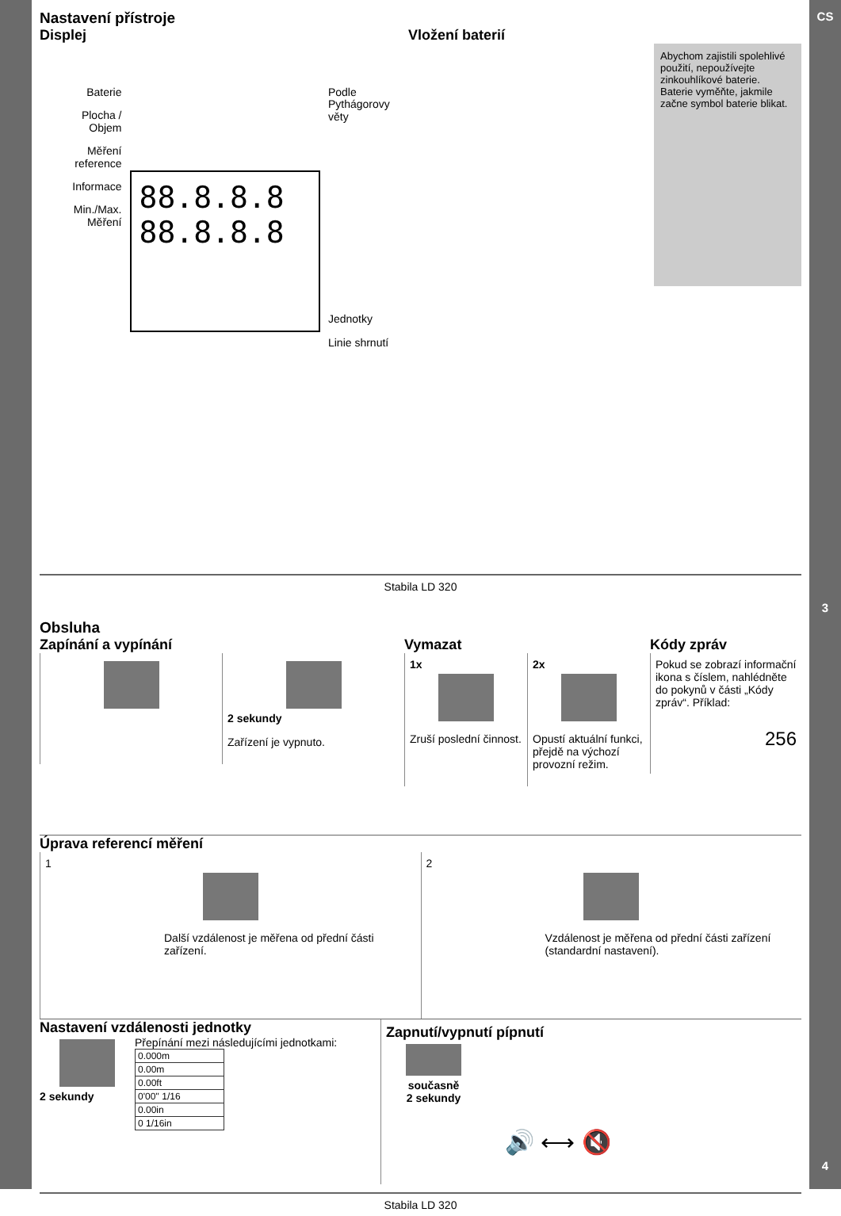CS
3
4
Nastavení přístroje
Displej
Baterie
Plocha /
Objem
Měření
reference
Informace
Min./Max.
Měření
88.8.8.8
88.8.8.8
Podle
Pythágorovy věty
Jednotky
Linie shrnutí
Vložení baterií
Abychom zajistili spolehlivé použití, nepoužívejte zinkouhlíkové baterie. Baterie vyměňte, jakmile začne symbol baterie blikat.
Stabila LD 320
Obsluha
Zapínání a vypínání
2 sekundy
Zařízení je vypnuto.
Vymazat
1x
Zruší poslední činnost.
2x
Opustí aktuální funkci, přejdě na výchozí provozní režim.
Kódy zpráv
Pokud se zobrazí informační ikona s číslem, nahlédněte do pokynů v části „Kódy zpráv“. Příklad:
256
Úprava referencí měření
1
Další vzdálenost je měřena od přední části zařízení.
2
Vzdálenost je měřena od přední části zařízení (standardní nastavení).
Nastavení vzdálenosti jednotky
2 sekundy Přepínání mezi následujícími jednotkami:
| 0.000m |
| 0.00m |
| 0.00ft |
| 0'00'' 1/16 |
| 0.00in |
| 0 1/16in |
Zapnutí/vypnutí pípnutí
současně
2 sekundy
🔊 ⟷ 🔇
Stabila LD 320